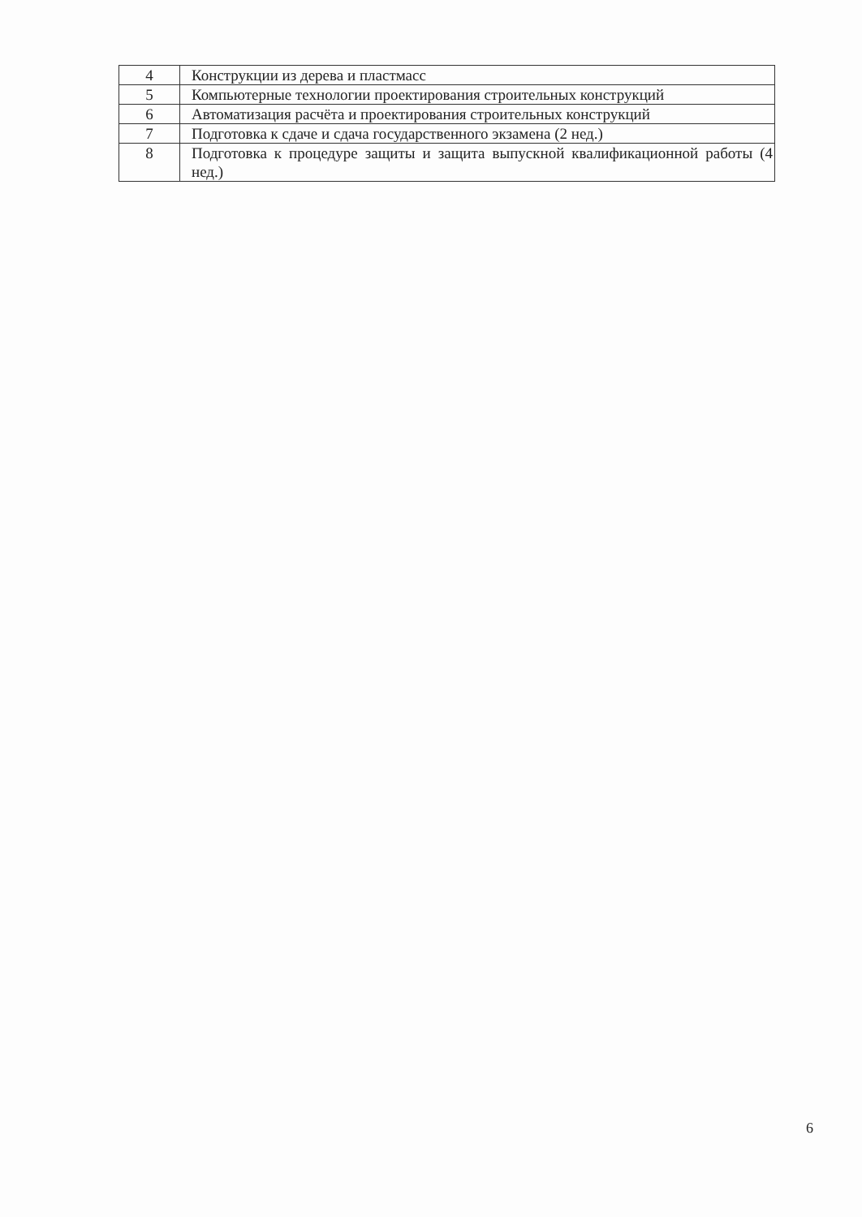| 4 | Конструкции из дерева и пластмасс |
| 5 | Компьютерные технологии проектирования строительных конструкций |
| 6 | Автоматизация расчёта и проектирования строительных конструкций |
| 7 | Подготовка к сдаче и сдача государственного экзамена (2 нед.) |
| 8 | Подготовка к процедуре защиты и защита выпускной квалификационной работы (4 нед.) |
6